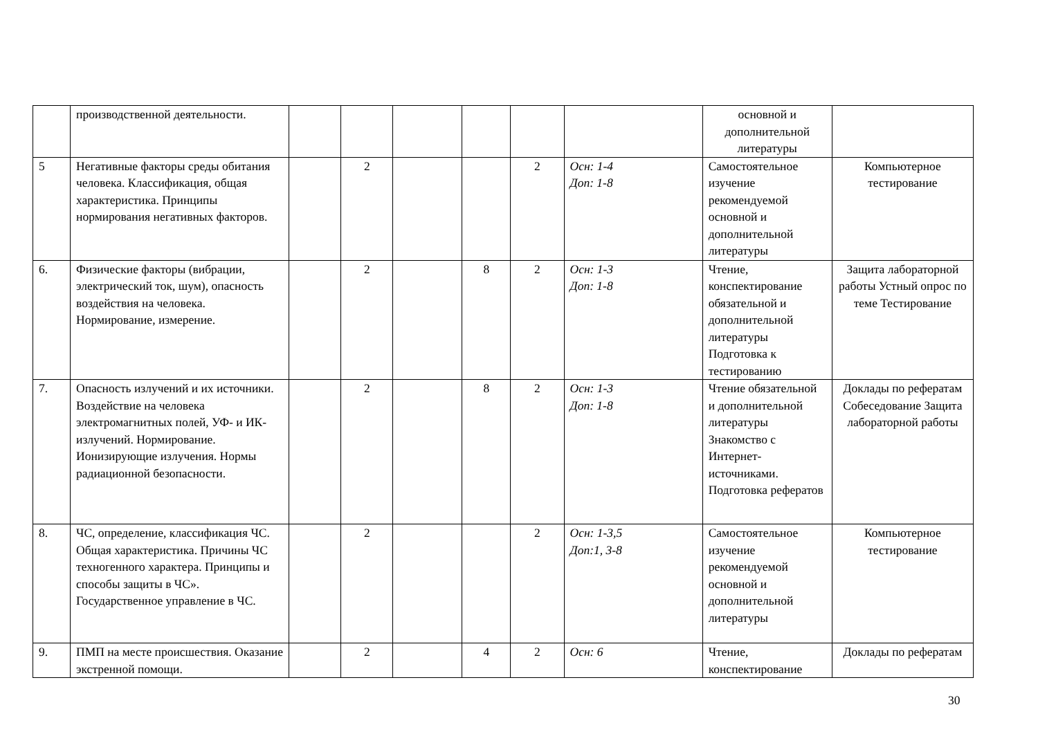| | производственной деятельности. | | | | | | | основной и дополнительной литературы | |
| 5 | Негативные факторы среды обитания человека. Классификация, общая характеристика. Принципы нормирования негативных факторов. | | 2 | | | 2 | Осн: 1-4 Доп: 1-8 | Самостоятельное изучение рекомендуемой основной и дополнительной литературы | Компьютерное тестирование |
| 6. | Физические факторы (вибрации, электрический ток, шум), опасность воздействия на человека. Нормирование, измерение. | | 2 | | 8 | 2 | Осн: 1-3 Доп: 1-8 | Чтение, конспектирование обязательной и дополнительной литературы Подготовка к тестированию | Защита лабораторной работы Устный опрос по теме Тестирование |
| 7. | Опасность излучений и их источники. Воздействие на человека электромагнитных полей, УФ- и ИК-излучений. Нормирование. Ионизирующие излучения. Нормы радиационной безопасности. | | 2 | | 8 | 2 | Осн: 1-3 Доп: 1-8 | Чтение обязательной и дополнительной литературы Знакомство с Интернет-источниками. Подготовка рефератов | Доклады по рефератам Собеседование Защита лабораторной работы |
| 8. | ЧС, определение, классификация ЧС. Общая характеристика. Причины ЧС техногенного характера. Принципы и способы защиты в ЧС». Государственное управление в ЧС. | | 2 | | | 2 | Осн: 1-3,5 Доп:1, 3-8 | Самостоятельное изучение рекомендуемой основной и дополнительной литературы | Компьютерное тестирование |
| 9. | ПМП на месте происшествия. Оказание экстренной помощи. | | 2 | | 4 | 2 | Осн: 6 | Чтение, конспектирование | Доклады по рефератам |
30